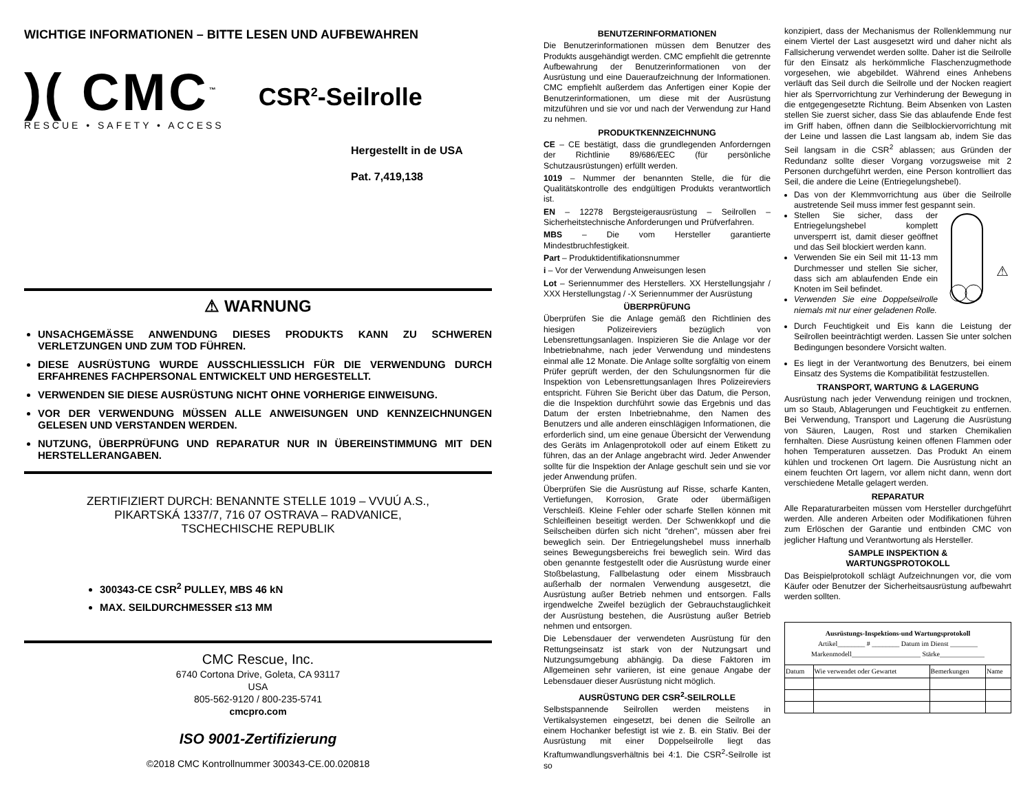WICHTIGE INFORMATIONEN – BITTE LESEN UND AUFBEWAHREN
)( CMC<sup>™</sup>
RESCUE • SAFETY • ACCESS
CSR<sup>2</sup>-Seilrolle
Hergestellt in de USA
Pat. 7,419,138
⚠ WARNUNG
UNSACHGEMÄSSE ANWENDUNG DIESES PRODUKTS KANN ZU SCHWEREN VERLETZUNGEN UND ZUM TOD FÜHREN.
DIESE AUSRÜSTUNG WURDE AUSSCHLIESSLICH FÜR DIE VERWENDUNG DURCH ERFAHRENES FACHPERSONAL ENTWICKELT UND HERGESTELLT.
VERWENDEN SIE DIESE AUSRÜSTUNG NICHT OHNE VORHERIGE EINWEISUNG.
VOR DER VERWENDUNG MÜSSEN ALLE ANWEISUNGEN UND KENNZEICHNUNGEN GELESEN UND VERSTANDEN WERDEN.
NUTZUNG, ÜBERPRÜFUNG UND REPARATUR NUR IN ÜBEREINSTIMMUNG MIT DEN HERSTELLERANGABEN.
ZERTIFIZIERT DURCH: BENANNTE STELLE 1019 – VVUÚ A.S.,
PIKARTSKÁ 1337/7, 716 07 OSTRAVA – RADVANICE,
TSCHECHISCHE REPUBLIK
300343-CE CSR<sup>2</sup> PULLEY, MBS 46 kN
MAX. SEILDURCHMESSER ≤13 MM
CMC Rescue, Inc.
6740 Cortona Drive, Goleta, CA 93117
USA
805-562-9120 / 800-235-5741
cmcpro.com
ISO 9001-Zertifizierung
©2018 CMC Kontrollnummer 300343-CE.00.020818
BENUTZERINFORMATIONEN
Die Benutzerinformationen müssen dem Benutzer des Produkts ausgehändigt werden. CMC empfiehlt die getrennte Aufbewahrung der Benutzerinformationen von der Ausrüstung und eine Daueraufzeichnung der Informationen. CMC empfiehlt außerdem das Anfertigen einer Kopie der Benutzerinformationen, um diese mit der Ausrüstung mitzuführen und sie vor und nach der Verwendung zur Hand zu nehmen.
PRODUKTKENNZEICHNUNG
CE – CE bestätigt, dass die grundlegenden Anforderngen der Richtlinie 89/686/EEC (für persönliche Schutzausrüstungen) erfüllt werden.
1019 – Nummer der benannten Stelle, die für die Qualitätskontrolle des endgültigen Produkts verantwortlich ist.
EN – 12278 Bergsteigerausrüstung – Seilrollen – Sicherheitstechnische Anforderungen und Prüfverfahren.
MBS – Die vom Hersteller garantierte Mindestbruchfestigkeit.
Part – Produktidentifikationsnummer
i – Vor der Verwendung Anweisungen lesen
Lot – Seriennummer des Herstellers. XX Herstellungsjahr / XXX Herstellungstag / -X Seriennummer der Ausrüstung
ÜBERPRÜFUNG
Überprüfen Sie die Anlage gemäß den Richtlinien des hiesigen Polizeireviers bezüglich von Lebensrettungsanlagen. Inspizieren Sie die Anlage vor der Inbetriebnahme, nach jeder Verwendung und mindestens einmal alle 12 Monate. Die Anlage sollte sorgfältig von einem Prüfer geprüft werden, der den Schulungsnormen für die Inspektion von Lebensrettungsanlagen Ihres Polizeireviers entspricht. Führen Sie Bericht über das Datum, die Person, die die Inspektion durchführt sowie das Ergebnis und das Datum der ersten Inbetriebnahme, den Namen des Benutzers und alle anderen einschlägigen Informationen, die erforderlich sind, um eine genaue Übersicht der Verwendung des Geräts im Anlagenprotokoll oder auf einem Etikett zu führen, das an der Anlage angebracht wird. Jeder Anwender sollte für die Inspektion der Anlage geschult sein und sie vor jeder Anwendung prüfen.
Überprüfen Sie die Ausrüstung auf Risse, scharfe Kanten, Vertiefungen, Korrosion, Grate oder übermäßigen Verschleiß. Kleine Fehler oder scharfe Stellen können mit Schleifleinen beseitigt werden. Der Schwenkkopf und die Seilscheiben dürfen sich nicht "drehen", müssen aber frei beweglich sein. Der Entriegelungshebel muss innerhalb seines Bewegungsbereichs frei beweglich sein. Wird das oben genannte festgestellt oder die Ausrüstung wurde einer Stoßbelastung, Fallbelastung oder einem Missbrauch außerhalb der normalen Verwendung ausgesetzt, die Ausrüstung außer Betrieb nehmen und entsorgen. Falls irgendwelche Zweifel bezüglich der Gebrauchstauglichkeit der Ausrüstung bestehen, die Ausrüstung außer Betrieb nehmen und entsorgen.
Die Lebensdauer der verwendeten Ausrüstung für den Rettungseinsatz ist stark von der Nutzungsart und Nutzungsumgebung abhängig. Da diese Faktoren im Allgemeinen sehr variieren, ist eine genaue Angabe der Lebensdauer dieser Ausrüstung nicht möglich.
AUSRÜSTUNG DER CSR<sup>2</sup>-SEILROLLE
Selbstspannende Seilrollen werden meistens in Vertikalsystemen eingesetzt, bei denen die Seilrolle an einem Hochanker befestigt ist wie z. B. ein Stativ. Bei der Ausrüstung mit einer Doppelseilrolle liegt das Kraftumwandlungsverhältnis bei 4:1. Die CSR<sup>2</sup>-Seilrolle ist so
konzipiert, dass der Mechanismus der Rollenklemmung nur einem Viertel der Last ausgesetzt wird und daher nicht als Fallsicherung verwendet werden sollte. Daher ist die Seilrolle für den Einsatz als herkömmliche Flaschenzugmethode vorgesehen, wie abgebildet. Während eines Anhebens verläuft das Seil durch die Seilrolle und der Nocken reagiert hier als Sperrvorrichtung zur Verhinderung der Bewegung in die entgegengesetzte Richtung. Beim Absenken von Lasten stellen Sie zuerst sicher, dass Sie das ablaufende Ende fest im Griff haben, öffnen dann die Seilblockiervorrichtung mit der Leine und lassen die Last langsam ab, indem Sie das Seil langsam in die CSR<sup>2</sup> ablassen; aus Gründen der Redundanz sollte dieser Vorgang vorzugsweise mit 2 Personen durchgeführt werden, eine Person kontrolliert das Seil, die andere die Leine (Entriegelungshebel).
Das von der Klemmvorrichtung aus über die Seilrolle austretende Seil muss immer fest gespannt sein.
Stellen Sie sicher, dass der Entriegelungshebel komplett unversperrt ist, damit dieser geöffnet und das Seil blockiert werden kann.
Verwenden Sie ein Seil mit 11-13 mm Durchmesser und stellen Sie sicher, dass sich am ablaufenden Ende ein Knoten im Seil befindet.
Verwenden Sie eine Doppelseilrolle niemals mit nur einer geladenen Rolle.
⚠
Durch Feuchtigkeit und Eis kann die Leistung der Seilrollen beeinträchtigt werden. Lassen Sie unter solchen Bedingungen besondere Vorsicht walten.
Es liegt in der Verantwortung des Benutzers, bei einem Einsatz des Systems die Kompatibilität festzustellen.
TRANSPORT, WARTUNG & LAGERUNG
Ausrüstung nach jeder Verwendung reinigen und trocknen, um so Staub, Ablagerungen und Feuchtigkeit zu entfernen. Bei Verwendung, Transport und Lagerung die Ausrüstung von Säuren, Laugen, Rost und starken Chemikalien fernhalten. Diese Ausrüstung keinen offenen Flammen oder hohen Temperaturen aussetzen. Das Produkt An einem kühlen und trockenen Ort lagern. Die Ausrüstung nicht an einem feuchten Ort lagern, vor allem nicht dann, wenn dort verschiedene Metalle gelagert werden.
REPARATUR
Alle Reparaturarbeiten müssen vom Hersteller durchgeführt werden. Alle anderen Arbeiten oder Modifikationen führen zum Erlöschen der Garantie und entbinden CMC von jeglicher Haftung und Verantwortung als Hersteller.
SAMPLE INSPEKTION &
WARTUNGSPROTOKOLL
Das Beispielprotokoll schlägt Aufzeichnungen vor, die vom Käufer oder Benutzer der Sicherheitsausrüstung aufbewahrt werden sollten.
| Ausrüstungs-Inspektions-und Wartungsprotokoll Artikel________ # ________ Datum im Dienst ________ Markenmodell____________________ Stärke_____________ | | | |
| Datum | Wie verwendet oder Gewartet | Bemerkungen | Name |